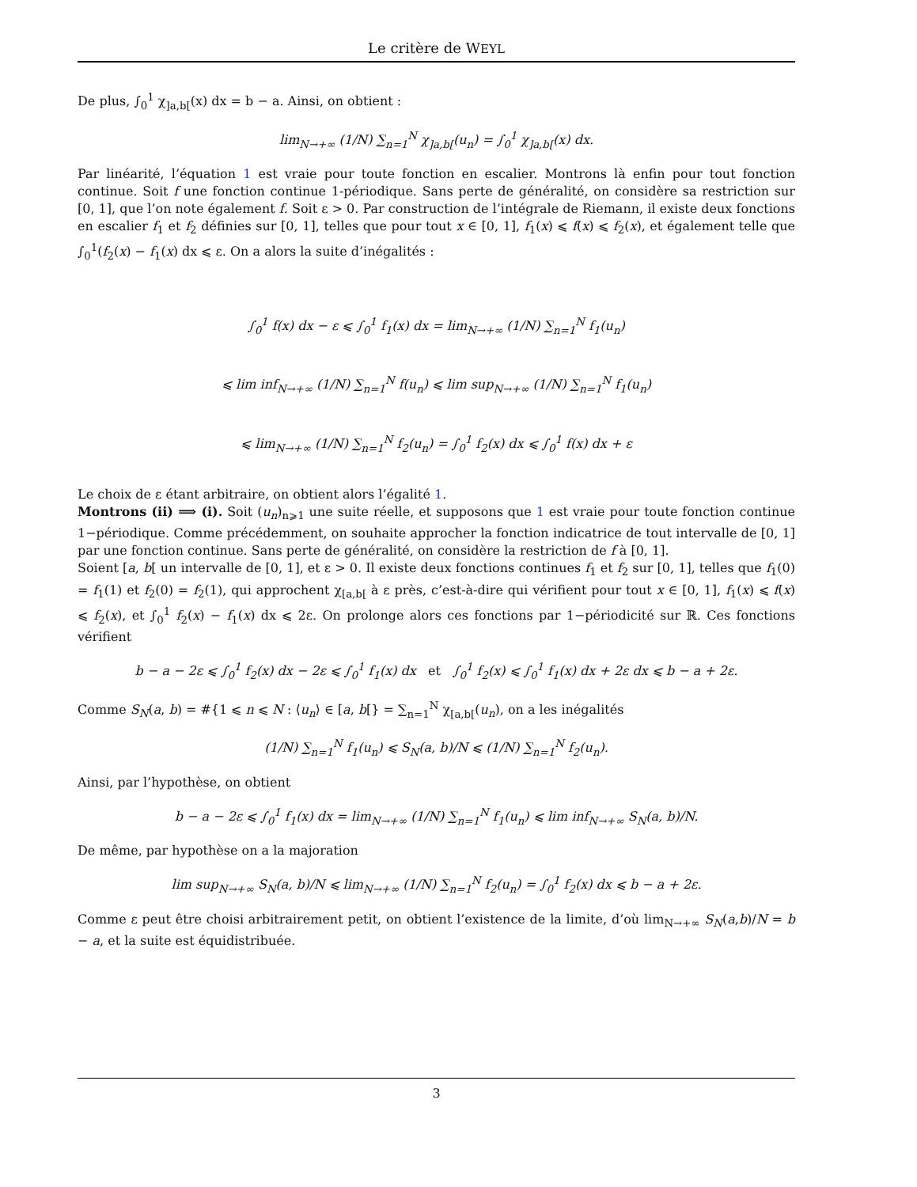Le critère de WEYL
De plus, ∫<sub>0</sub><sup>1</sup> χ<sub>]a,b[</sub>(x) dx = b − a. Ainsi, on obtient :
lim<sub>N→+∞</sub> (1/N) ∑<sub>n=1</sub><sup>N</sup> χ<sub>]a,b[</sub>(u<sub>n</sub>) = ∫<sub>0</sub><sup>1</sup> χ<sub>]a,b[</sub>(x) dx.
Par linéarité, l’équation 1 est vraie pour toute fonction en escalier. Montrons là enfin pour tout fonction continue. Soit f une fonction continue 1-périodique. Sans perte de généralité, on considère sa restriction sur [0, 1], que l’on note également f. Soit ε > 0. Par construction de l’intégrale de Riemann, il existe deux fonctions en escalier f<sub>1</sub> et f<sub>2</sub> définies sur [0, 1], telles que pour tout x ∈ [0, 1], f<sub>1</sub>(x) ⩽ f(x) ⩽ f<sub>2</sub>(x), et également telle que ∫<sub>0</sub><sup>1</sup>(f<sub>2</sub>(x) − f<sub>1</sub>(x) dx ⩽ ε. On a alors la suite d’inégalités :
∫<sub>0</sub><sup>1</sup> f(x) dx − ε ⩽ ∫<sub>0</sub><sup>1</sup> f<sub>1</sub>(x) dx = lim<sub>N→+∞</sub> (1/N) ∑<sub>n=1</sub><sup>N</sup> f<sub>1</sub>(u<sub>n</sub>)
⩽ lim inf<sub>N→+∞</sub> (1/N) ∑<sub>n=1</sub><sup>N</sup> f(u<sub>n</sub>) ⩽ lim sup<sub>N→+∞</sub> (1/N) ∑<sub>n=1</sub><sup>N</sup> f<sub>1</sub>(u<sub>n</sub>)
⩽ lim<sub>N→+∞</sub> (1/N) ∑<sub>n=1</sub><sup>N</sup> f<sub>2</sub>(u<sub>n</sub>) = ∫<sub>0</sub><sup>1</sup> f<sub>2</sub>(x) dx ⩽ ∫<sub>0</sub><sup>1</sup> f(x) dx + ε
Le choix de ε étant arbitraire, on obtient alors l’égalité 1.
Montrons (ii) ⟹ (i). Soit (u<sub>n</sub>)<sub>n⩾1</sub> une suite réelle, et supposons que 1 est vraie pour toute fonction continue 1−périodique. Comme précédemment, on souhaite approcher la fonction indicatrice de tout intervalle de [0, 1] par une fonction continue. Sans perte de généralité, on considère la restriction de f à [0, 1].
Soient [a, b[ un intervalle de [0, 1], et ε > 0. Il existe deux fonctions continues f<sub>1</sub> et f<sub>2</sub> sur [0, 1], telles que f<sub>1</sub>(0) = f<sub>1</sub>(1) et f<sub>2</sub>(0) = f<sub>2</sub>(1), qui approchent χ<sub>[a,b[</sub> à ε près, c’est-à-dire qui vérifient pour tout x ∈ [0, 1], f<sub>1</sub>(x) ⩽ f(x) ⩽ f<sub>2</sub>(x), et ∫<sub>0</sub><sup>1</sup> f<sub>2</sub>(x) − f<sub>1</sub>(x) dx ⩽ 2ε. On prolonge alors ces fonctions par 1−périodicité sur ℝ. Ces fonctions vérifient
b − a − 2ε ⩽ ∫<sub>0</sub><sup>1</sup> f<sub>2</sub>(x) dx − 2ε ⩽ ∫<sub>0</sub><sup>1</sup> f<sub>1</sub>(x) dx et ∫<sub>0</sub><sup>1</sup> f<sub>2</sub>(x) ⩽ ∫<sub>0</sub><sup>1</sup> f<sub>1</sub>(x) dx + 2ε dx ⩽ b − a + 2ε.
Comme S<sub>N</sub>(a, b) = #{1 ⩽ n ⩽ N : ⟨u<sub>n</sub>⟩ ∈ [a, b[} = ∑<sub>n=1</sub><sup>N</sup> χ<sub>[a,b[</sub>(u<sub>n</sub>), on a les inégalités
(1/N) ∑<sub>n=1</sub><sup>N</sup> f<sub>1</sub>(u<sub>n</sub>) ⩽ S<sub>N</sub>(a, b)/N ⩽ (1/N) ∑<sub>n=1</sub><sup>N</sup> f<sub>2</sub>(u<sub>n</sub>).
Ainsi, par l’hypothèse, on obtient
b − a − 2ε ⩽ ∫<sub>0</sub><sup>1</sup> f<sub>1</sub>(x) dx = lim<sub>N→+∞</sub> (1/N) ∑<sub>n=1</sub><sup>N</sup> f<sub>1</sub>(u<sub>n</sub>) ⩽ lim inf<sub>N→+∞</sub> S<sub>N</sub>(a, b)/N.
De même, par hypothèse on a la majoration
lim sup<sub>N→+∞</sub> S<sub>N</sub>(a, b)/N ⩽ lim<sub>N→+∞</sub> (1/N) ∑<sub>n=1</sub><sup>N</sup> f<sub>2</sub>(u<sub>n</sub>) = ∫<sub>0</sub><sup>1</sup> f<sub>2</sub>(x) dx ⩽ b − a + 2ε.
Comme ε peut être choisi arbitrairement petit, on obtient l’existence de la limite, d’où lim<sub>N→+∞</sub> S<sub>N</sub>(a,b)/N = b − a, et la suite est équidistribuée.
3